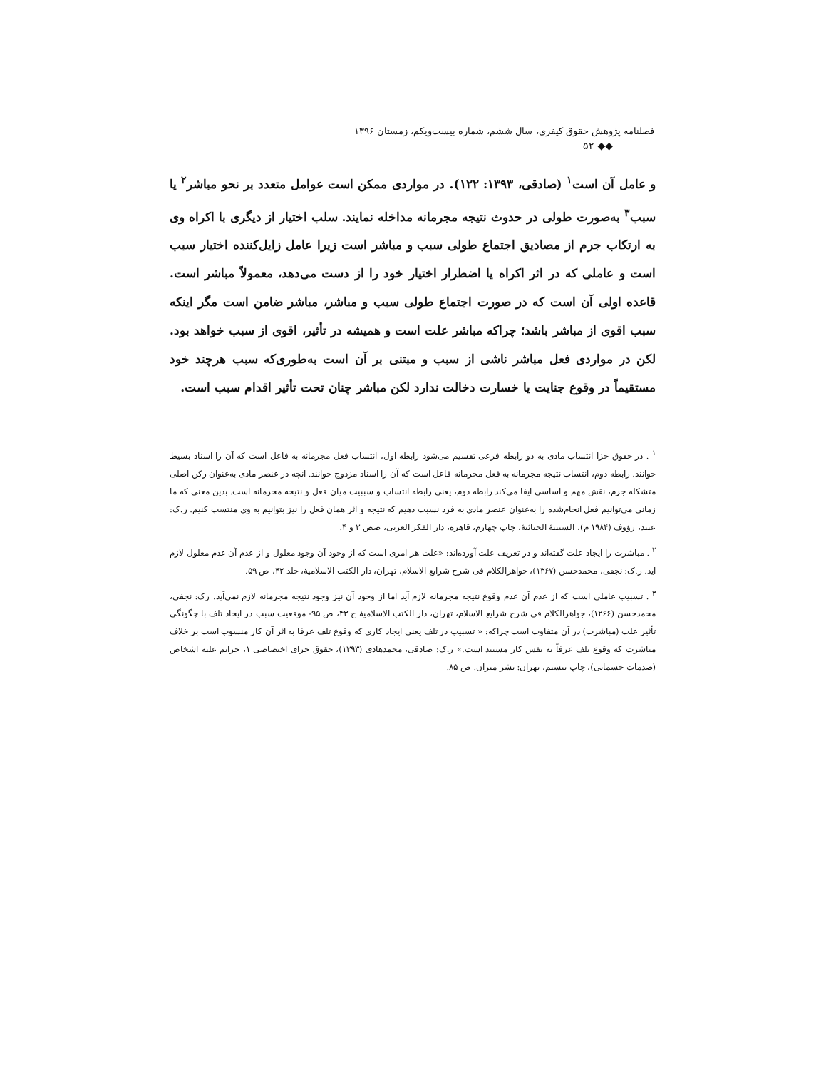فصلنامه پژوهش حقوق کیفری، سال ششم، شماره بیست‌ویکم، زمستان ۱۳۹۶
◆◆ ۵۲
و عامل آن است<sup>۱</sup> (صادقی، ۱۳۹۳: ۱۲۲). در مواردی ممکن است عوامل متعدد بر نحو مباشر<sup>۲</sup> یا سبب<sup>۳</sup> به‌صورت طولی در حدوث نتیجه مجرمانه مداخله نمایند. سلب اختیار از دیگری با اکراه وی به ارتکاب جرم از مصادیق اجتماع طولی سبب و مباشر است زیرا عامل زایل‌کننده اختیار سبب است و عاملی که در اثر اکراه یا اضطرار اختیار خود را از دست می‌دهد، معمولاً مباشر است. قاعده اولی آن است که در صورت اجتماع طولی سبب و مباشر، مباشر ضامن است مگر اینکه سبب اقوی از مباشر باشد؛ چراکه مباشر علت است و همیشه در تأثیر، اقوی از سبب خواهد بود. لکن در مواردی فعل مباشر ناشی از سبب و مبتنی بر آن است به‌طوری‌که سبب هرچند خود مستقیماً در وقوع جنایت یا خسارت دخالت ندارد لکن مباشر چنان تحت تأثیر اقدام سبب است.
<sup>۱</sup> . در حقوق جزا انتساب مادی به دو رابطه فرعی تقسیم می‌شود رابطه اول، انتساب فعل مجرمانه به فاعل است که آن را اسناد بسیط خوانند. رابطه دوم، انتساب نتیجه مجرمانه به فعل مجرمانه فاعل است که آن را اسناد مزدوج خوانند. آنچه در عنصر مادی به‌عنوان رکن اصلی متشکله جرم، نقش مهم و اساسی ایفا می‌کند رابطه دوم، یعنی رابطه انتساب و سببیت میان فعل و نتیجه مجرمانه است. بدین معنی که ما زمانی می‌توانیم فعل انجام‌شده را به‌عنوان عنصر مادی به فرد نسبت دهیم که نتیجه و اثر همان فعل را نیز بتوانیم به وی منتسب کنیم. ر.ک: عبید، رؤوف (۱۹۸۴ م)، السببیهٔ الجنائیهٔ، چاپ چهارم، قاهره، دار الفکر العربی، صص ۳ و ۴.
<sup>۲</sup> . مباشرت را ایجاد علت گفته‌اند و در تعریف علت آورده‌اند: «علت هر امری است که از وجود آن وجود معلول و از عدم آن عدم معلول لازم آید. ر.ک: نجفی، محمدحسن (۱۳۶۷)، جواهرالکلام فی شرح شرایع الاسلام، تهران، دار الکتب الاسلامیهٔ، جلد ۴۲، ص ۵۹.
<sup>۳</sup> . تسبیب عاملی است که از عدم آن عدم وقوع نتیجه مجرمانه لازم آید اما از وجود آن نیز وجود نتیجه مجرمانه لازم نمی‌آید. رک: نجفی، محمدحسن (۱۲۶۶)، جواهرالکلام فی شرح شرایع الاسلام، تهران، دار الکتب الاسلامیهٔ ج ۴۳، ص ۹۵- موقعیت سبب در ایجاد تلف با چگونگی تأثیر علت (مباشرت) در آن متفاوت است چراکه: « تسبیب در تلف یعنی ایجاد کاری که وقوع تلف عرفا به اثر آن کار منسوب است بر خلاف مباشرت که وقوع تلف عرفاً به نفس کار مستند است.» ر.ک: صادقی، محمدهادی (۱۳۹۳)، حقوق جزای اختصاصی ۱، جرایم علیه اشخاص (صدمات جسمانی)، چاپ بیستم، تهران: نشر میزان. ص ۸۵.